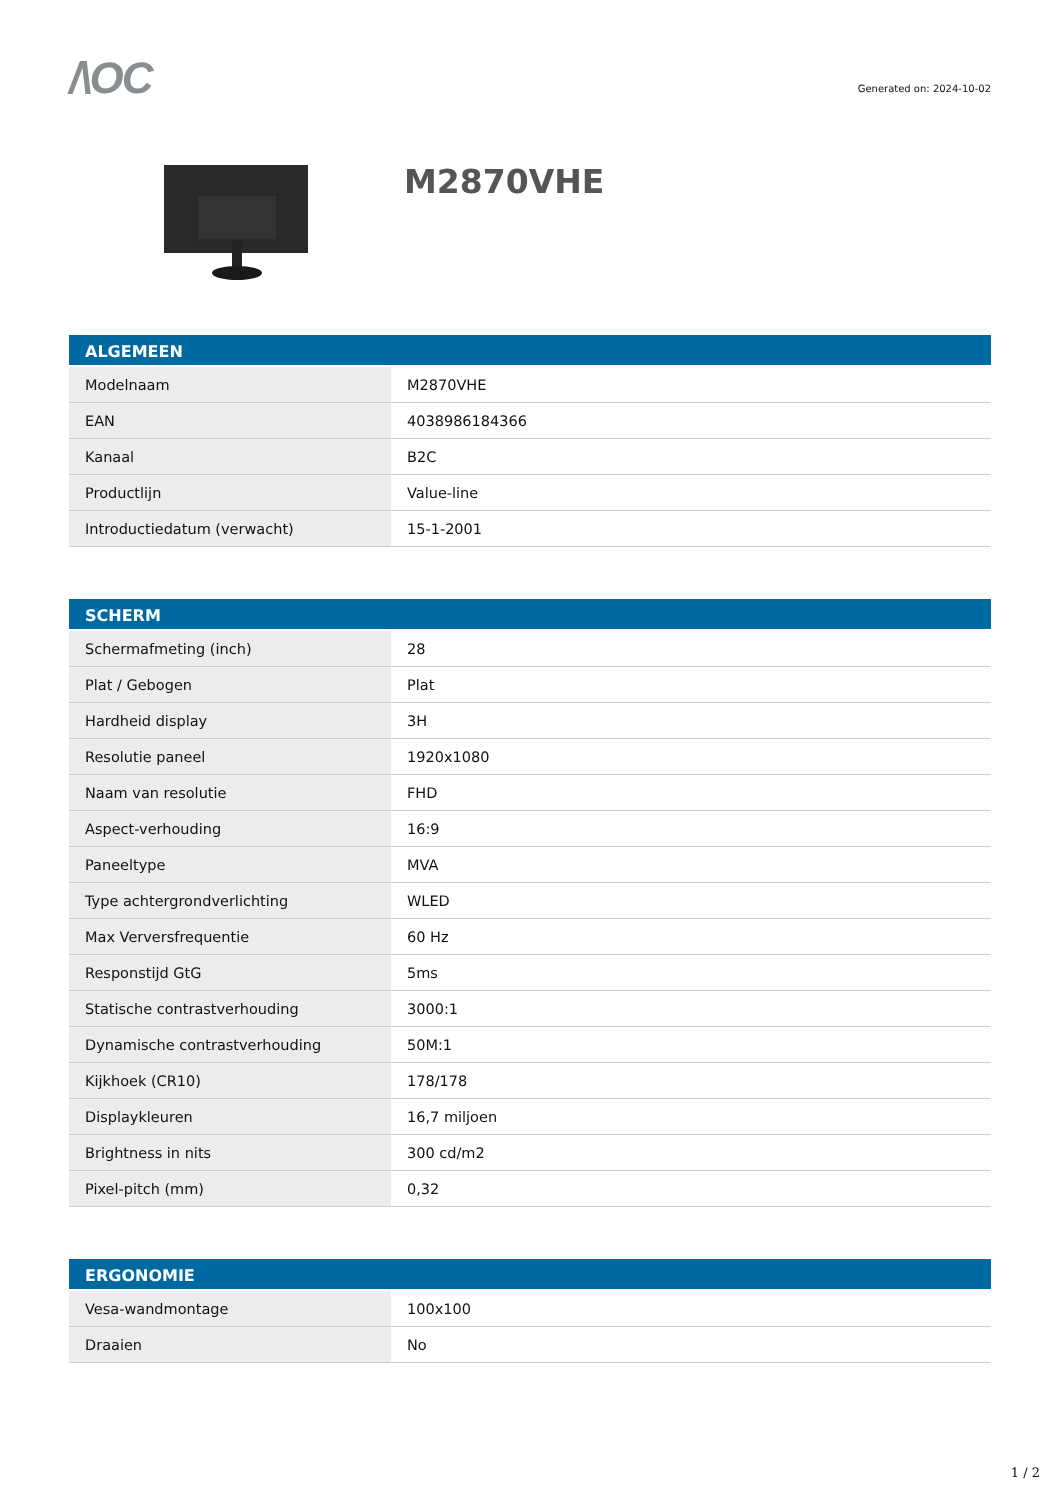/\OC
Generated on: 2024-10-02
M2870VHE
| ALGEMEEN | |
| --- | --- |
| Modelnaam | M2870VHE |
| EAN | 4038986184366 |
| Kanaal | B2C |
| Productlijn | Value-line |
| Introductiedatum (verwacht) | 15-1-2001 |
| SCHERM | |
| --- | --- |
| Schermafmeting (inch) | 28 |
| Plat / Gebogen | Plat |
| Hardheid display | 3H |
| Resolutie paneel | 1920x1080 |
| Naam van resolutie | FHD |
| Aspect-verhouding | 16:9 |
| Paneeltype | MVA |
| Type achtergrondverlichting | WLED |
| Max Verversfrequentie | 60 Hz |
| Responstijd GtG | 5ms |
| Statische contrastverhouding | 3000:1 |
| Dynamische contrastverhouding | 50M:1 |
| Kijkhoek (CR10) | 178/178 |
| Displaykleuren | 16,7 miljoen |
| Brightness in nits | 300 cd/m2 |
| Pixel-pitch (mm) | 0,32 |
| ERGONOMIE | |
| --- | --- |
| Vesa-wandmontage | 100x100 |
| Draaien | No |
1 / 2